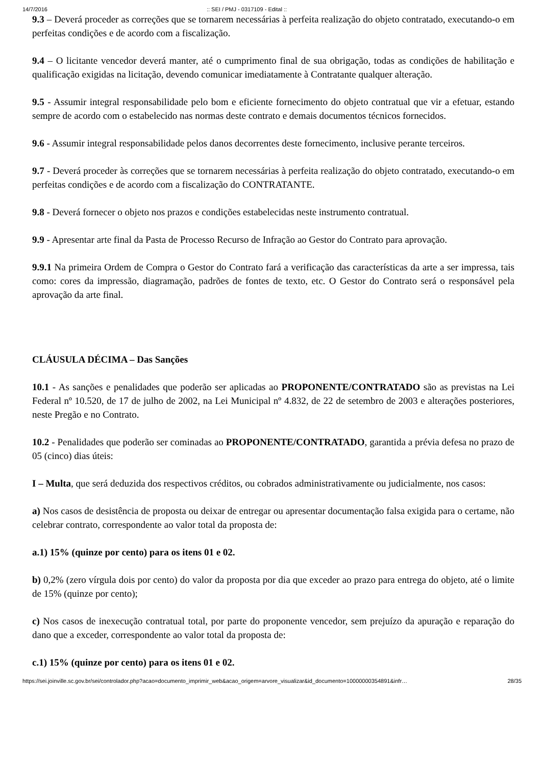14/7/2016:: SEI / PMJ - 0317109 - Edital ::
9.3 – Deverá proceder as correções que se tornarem necessárias à perfeita realização do objeto contratado, executando-o em perfeitas condições e de acordo com a fiscalização.
9.4 – O licitante vencedor deverá manter, até o cumprimento final de sua obrigação, todas as condições de habilitação e qualificação exigidas na licitação, devendo comunicar imediatamente à Contratante qualquer alteração.
9.5 - Assumir integral responsabilidade pelo bom e eficiente fornecimento do objeto contratual que vir a efetuar, estando sempre de acordo com o estabelecido nas normas deste contrato e demais documentos técnicos fornecidos.
9.6 - Assumir integral responsabilidade pelos danos decorrentes deste fornecimento, inclusive perante terceiros.
9.7 - Deverá proceder às correções que se tornarem necessárias à perfeita realização do objeto contratado, executando-o em perfeitas condições e de acordo com a fiscalização do CONTRATANTE.
9.8 - Deverá fornecer o objeto nos prazos e condições estabelecidas neste instrumento contratual.
9.9 - Apresentar arte final da Pasta de Processo Recurso de Infração ao Gestor do Contrato para aprovação.
9.9.1 Na primeira Ordem de Compra o Gestor do Contrato fará a verificação das características da arte a ser impressa, tais como: cores da impressão, diagramação, padrões de fontes de texto, etc. O Gestor do Contrato será o responsável pela aprovação da arte final.
CLÁUSULA DÉCIMA – Das Sanções
10.1 - As sanções e penalidades que poderão ser aplicadas ao PROPONENTE/CONTRATADO são as previstas na Lei Federal nº 10.520, de 17 de julho de 2002, na Lei Municipal nº 4.832, de 22 de setembro de 2003 e alterações posteriores, neste Pregão e no Contrato.
10.2 - Penalidades que poderão ser cominadas ao PROPONENTE/CONTRATADO, garantida a prévia defesa no prazo de 05 (cinco) dias úteis:
I – Multa, que será deduzida dos respectivos créditos, ou cobrados administrativamente ou judicialmente, nos casos:
a) Nos casos de desistência de proposta ou deixar de entregar ou apresentar documentação falsa exigida para o certame, não celebrar contrato, correspondente ao valor total da proposta de:
a.1) 15% (quinze por cento) para os itens 01 e 02.
b) 0,2% (zero vírgula dois por cento) do valor da proposta por dia que exceder ao prazo para entrega do objeto, até o limite de 15% (quinze por cento);
c) Nos casos de inexecução contratual total, por parte do proponente vencedor, sem prejuízo da apuração e reparação do dano que a exceder, correspondente ao valor total da proposta de:
c.1) 15% (quinze por cento) para os itens 01 e 02.
https://sei.joinville.sc.gov.br/sei/controlador.php?acao=documento_imprimir_web&acao_origem=arvore_visualizar&id_documento=10000000354891&infr… 28/35